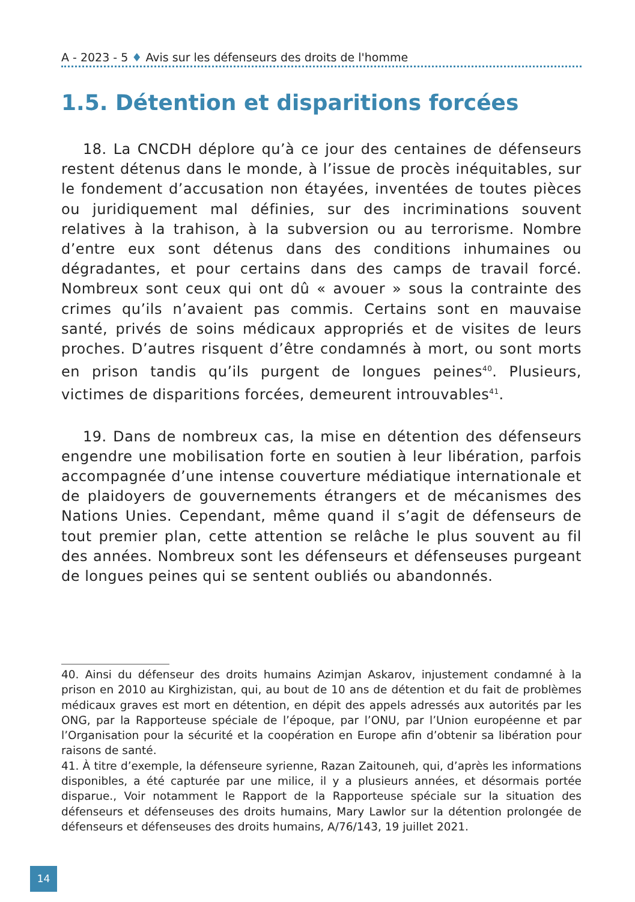A - 2023 - 5 ♦ Avis sur les défenseurs des droits de l'homme
1.5. Détention et disparitions forcées
18. La CNCDH déplore qu’à ce jour des centaines de défenseurs restent détenus dans le monde, à l’issue de procès inéquitables, sur le fondement d’accusation non étayées, inventées de toutes pièces ou juridiquement mal définies, sur des incriminations souvent relatives à la trahison, à la subversion ou au terrorisme. Nombre d’entre eux sont détenus dans des conditions inhumaines ou dégradantes, et pour certains dans des camps de travail forcé. Nombreux sont ceux qui ont dû « avouer » sous la contrainte des crimes qu’ils n’avaient pas commis. Certains sont en mauvaise santé, privés de soins médicaux appropriés et de visites de leurs proches. D’autres risquent d’être condamnés à mort, ou sont morts en prison tandis qu’ils purgent de longues peines<sup>40</sup>. Plusieurs, victimes de disparitions forcées, demeurent introuvables<sup>41</sup>.
19. Dans de nombreux cas, la mise en détention des défenseurs engendre une mobilisation forte en soutien à leur libération, parfois accompagnée d’une intense couverture médiatique internationale et de plaidoyers de gouvernements étrangers et de mécanismes des Nations Unies. Cependant, même quand il s’agit de défenseurs de tout premier plan, cette attention se relâche le plus souvent au fil des années. Nombreux sont les défenseurs et défenseuses purgeant de longues peines qui se sentent oubliés ou abandonnés.
40. Ainsi du défenseur des droits humains Azimjan Askarov, injustement condamné à la prison en 2010 au Kirghizistan, qui, au bout de 10 ans de détention et du fait de problèmes médicaux graves est mort en détention, en dépit des appels adressés aux autorités par les ONG, par la Rapporteuse spéciale de l’époque, par l’ONU, par l’Union européenne et par l’Organisation pour la sécurité et la coopération en Europe afin d’obtenir sa libération pour raisons de santé.
41. À titre d’exemple, la défenseure syrienne, Razan Zaitouneh, qui, d’après les informations disponibles, a été capturée par une milice, il y a plusieurs années, et désormais portée disparue., Voir notamment le Rapport de la Rapporteuse spéciale sur la situation des défenseurs et défenseuses des droits humains, Mary Lawlor sur la détention prolongée de défenseurs et défenseuses des droits humains, A/76/143, 19 juillet 2021.
14